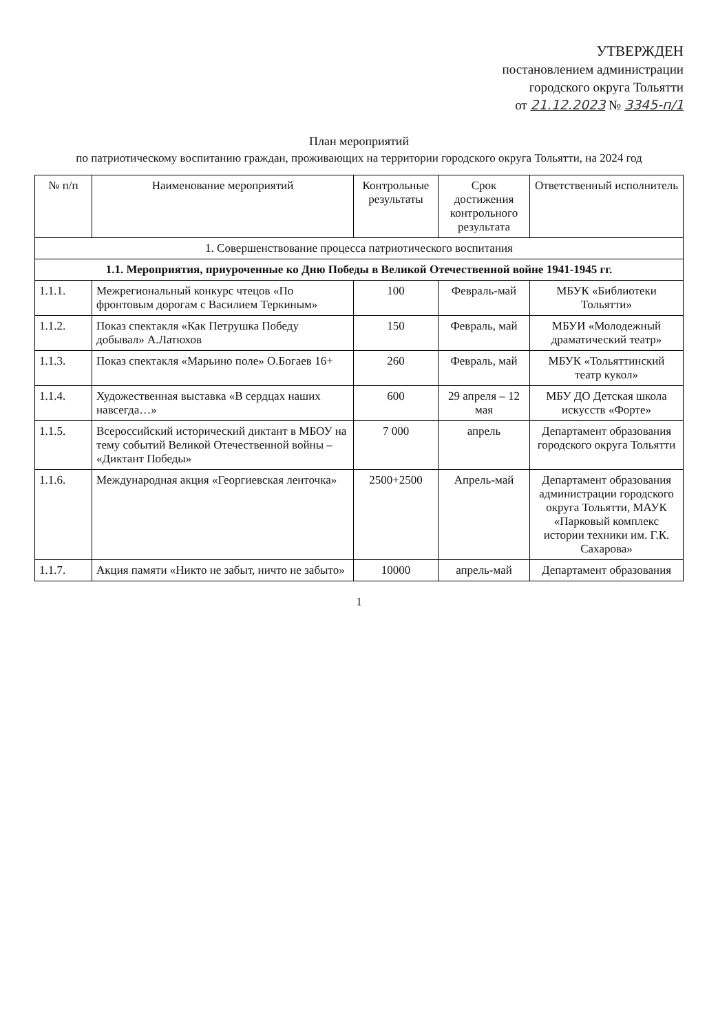УТВЕРЖДЕН
постановлением администрации
городского округа Тольятти
от 21.12.2023 № 3345-п/1
План мероприятий
по патриотическому воспитанию граждан, проживающих на территории городского округа Тольятти, на 2024 год
| № п/п | Наименование мероприятий | Контрольные результаты | Срок достижения контрольного результата | Ответственный исполнитель |
| --- | --- | --- | --- | --- |
| 1. Совершенствование процесса патриотического воспитания | | | | |
| 1.1. Мероприятия, приуроченные ко Дню Победы в Великой Отечественной войне 1941-1945 гг. | | | | |
| 1.1.1. | Межрегиональный конкурс чтецов «По фронтовым дорогам с Василием Теркиным» | 100 | Февраль-май | МБУК «Библиотеки Тольятти» |
| 1.1.2. | Показ спектакля «Как Петрушка Победу добывал» А.Латюхов | 150 | Февраль, май | МБУИ «Молодежный драматический театр» |
| 1.1.3. | Показ спектакля «Марьино поле» О.Богаев 16+ | 260 | Февраль, май | МБУК «Тольяттинский театр кукол» |
| 1.1.4. | Художественная выставка «В сердцах наших навсегда…» | 600 | 29 апреля – 12 мая | МБУ ДО Детская школа искусств «Форте» |
| 1.1.5. | Всероссийский исторический диктант в МБОУ на тему событий Великой Отечественной войны – «Диктант Победы» | 7 000 | апрель | Департамент образования городского округа Тольятти |
| 1.1.6. | Международная акция «Георгиевская ленточка» | 2500+2500 | Апрель-май | Департамент образования администрации городского округа Тольятти, МАУК «Парковый комплекс истории техники им. Г.К. Сахарова» |
| 1.1.7. | Акция памяти «Никто не забыт, ничто не забыто» | 10000 | апрель-май | Департамент образования |
1